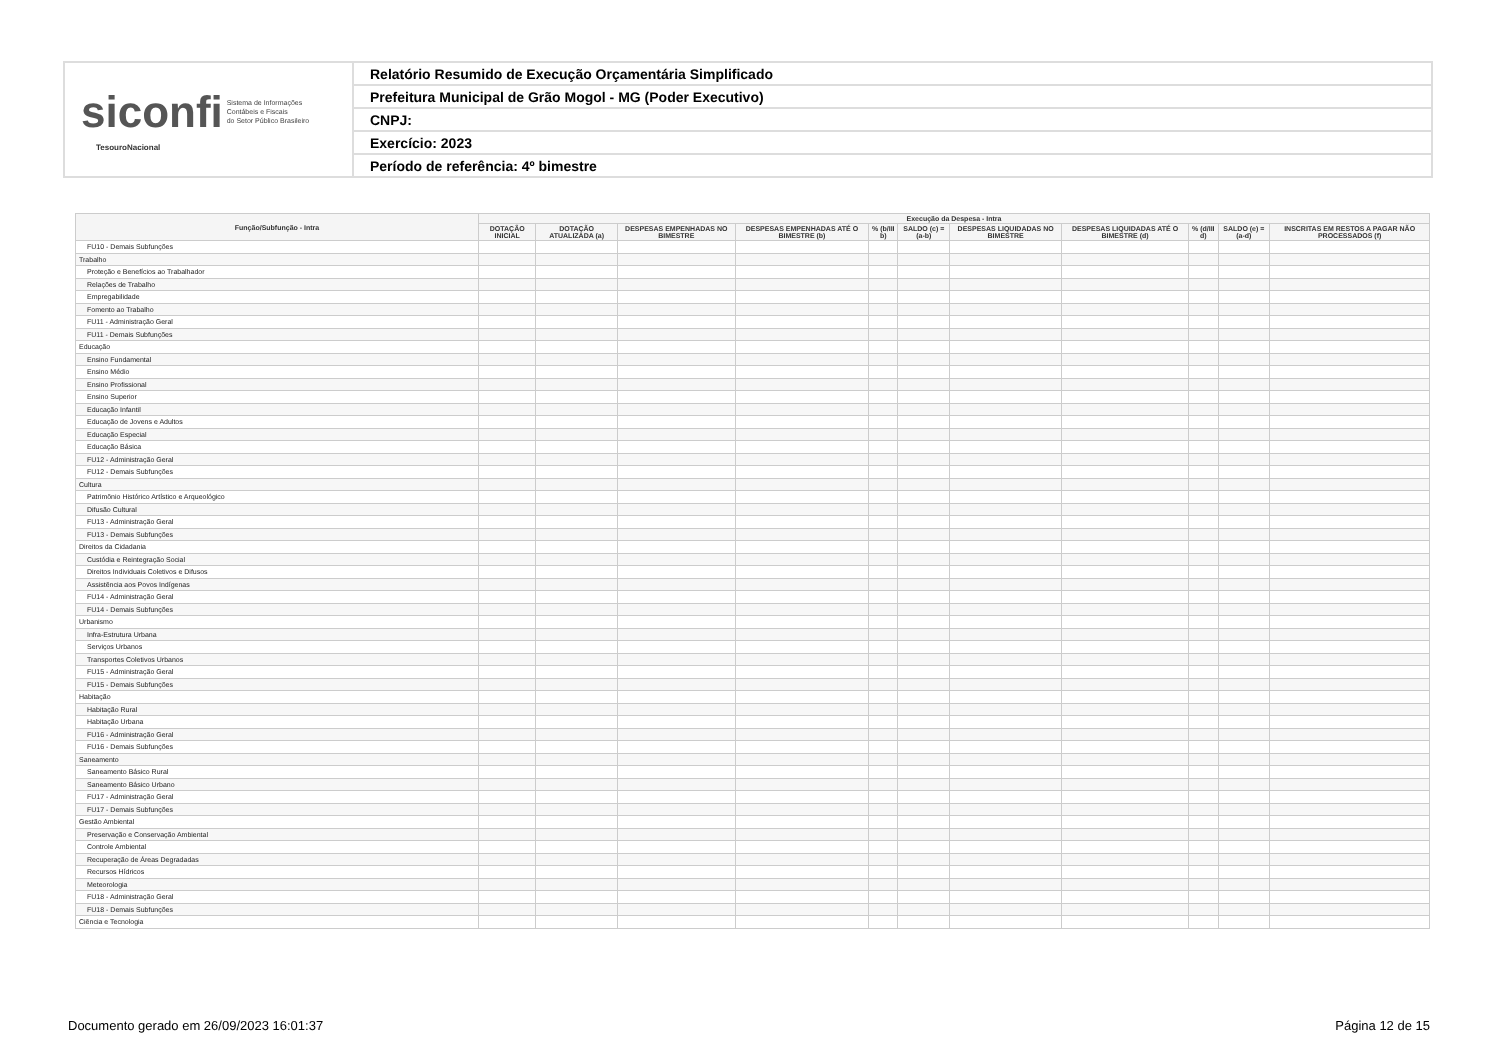| siconfi Sistema de Informações Contábeis e Fiscais do Setor Público Brasileiro TesouroNacional | Relatório Resumido de Execução Orçamentária Simplificado |
| | Prefeitura Municipal de Grão Mogol - MG (Poder Executivo) |
| | CNPJ: |
| | Exercício: 2023 |
| | Período de referência: 4º bimestre |
| Função/Subfunção - Intra | Execução da Despesa - Intra | | | | | | | | | | |
| --- | --- | --- | --- | --- | --- | --- | --- | --- | --- | --- | --- |
| | DOTAÇÃO INICIAL | DOTAÇÃO ATUALIZADA (a) | DESPESAS EMPENHADAS NO BIMESTRE | DESPESAS EMPENHADAS ATÉ O BIMESTRE (b) | % (b/III b) | SALDO (c) = (a-b) | DESPESAS LIQUIDADAS NO BIMESTRE | DESPESAS LIQUIDADAS ATÉ O BIMESTRE (d) | % (d/III d) | SALDO (e) = (a-d) | INSCRITAS EM RESTOS A PAGAR NÃO PROCESSADOS (f) |
| FU10 - Demais Subfunções | | | | | | | | | | | |
| Trabalho | | | | | | | | | | | |
| Proteção e Benefícios ao Trabalhador | | | | | | | | | | | |
| Relações de Trabalho | | | | | | | | | | | |
| Empregabilidade | | | | | | | | | | | |
| Fomento ao Trabalho | | | | | | | | | | | |
| FU11 - Administração Geral | | | | | | | | | | | |
| FU11 - Demais Subfunções | | | | | | | | | | | |
| Educação | | | | | | | | | | | |
| Ensino Fundamental | | | | | | | | | | | |
| Ensino Médio | | | | | | | | | | | |
| Ensino Profissional | | | | | | | | | | | |
| Ensino Superior | | | | | | | | | | | |
| Educação Infantil | | | | | | | | | | | |
| Educação de Jovens e Adultos | | | | | | | | | | | |
| Educação Especial | | | | | | | | | | | |
| Educação Básica | | | | | | | | | | | |
| FU12 - Administração Geral | | | | | | | | | | | |
| FU12 - Demais Subfunções | | | | | | | | | | | |
| Cultura | | | | | | | | | | | |
| Patrimônio Histórico Artístico e Arqueológico | | | | | | | | | | | |
| Difusão Cultural | | | | | | | | | | | |
| FU13 - Administração Geral | | | | | | | | | | | |
| FU13 - Demais Subfunções | | | | | | | | | | | |
| Direitos da Cidadania | | | | | | | | | | | |
| Custódia e Reintegração Social | | | | | | | | | | | |
| Direitos Individuais Coletivos e Difusos | | | | | | | | | | | |
| Assistência aos Povos Indígenas | | | | | | | | | | | |
| FU14 - Administração Geral | | | | | | | | | | | |
| FU14 - Demais Subfunções | | | | | | | | | | | |
| Urbanismo | | | | | | | | | | | |
| Infra-Estrutura Urbana | | | | | | | | | | | |
| Serviços Urbanos | | | | | | | | | | | |
| Transportes Coletivos Urbanos | | | | | | | | | | | |
| FU15 - Administração Geral | | | | | | | | | | | |
| FU15 - Demais Subfunções | | | | | | | | | | | |
| Habitação | | | | | | | | | | | |
| Habitação Rural | | | | | | | | | | | |
| Habitação Urbana | | | | | | | | | | | |
| FU16 - Administração Geral | | | | | | | | | | | |
| FU16 - Demais Subfunções | | | | | | | | | | | |
| Saneamento | | | | | | | | | | | |
| Saneamento Básico Rural | | | | | | | | | | | |
| Saneamento Básico Urbano | | | | | | | | | | | |
| FU17 - Administração Geral | | | | | | | | | | | |
| FU17 - Demais Subfunções | | | | | | | | | | | |
| Gestão Ambiental | | | | | | | | | | | |
| Preservação e Conservação Ambiental | | | | | | | | | | | |
| Controle Ambiental | | | | | | | | | | | |
| Recuperação de Áreas Degradadas | | | | | | | | | | | |
| Recursos Hídricos | | | | | | | | | | | |
| Meteorologia | | | | | | | | | | | |
| FU18 - Administração Geral | | | | | | | | | | | |
| FU18 - Demais Subfunções | | | | | | | | | | | |
| Ciência e Tecnologia | | | | | | | | | | | |
Documento gerado em 26/09/2023 16:01:37 Página 12 de 15